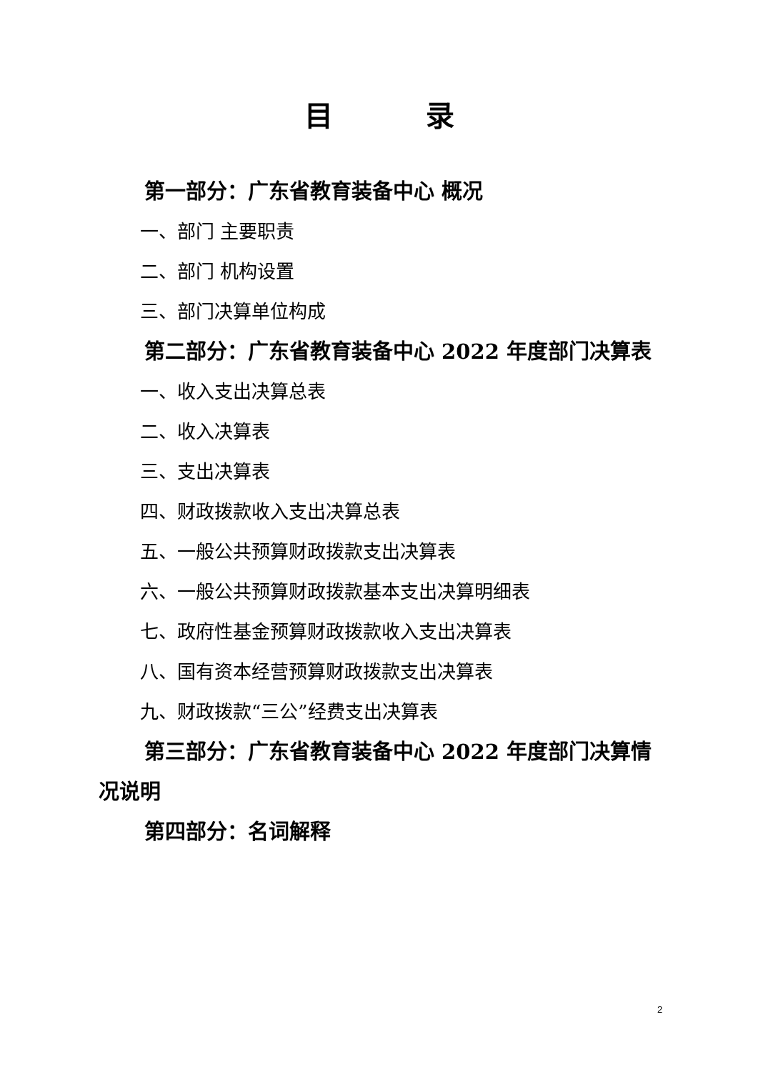目录
第一部分：广东省教育装备中心 概况
一、部门 主要职责
二、部门 机构设置
三、部门决算单位构成
第二部分：广东省教育装备中心 2022 年度部门决算表
一、收入支出决算总表
二、收入决算表
三、支出决算表
四、财政拨款收入支出决算总表
五、一般公共预算财政拨款支出决算表
六、一般公共预算财政拨款基本支出决算明细表
七、政府性基金预算财政拨款收入支出决算表
八、国有资本经营预算财政拨款支出决算表
九、财政拨款“三公”经费支出决算表
第三部分：广东省教育装备中心 2022 年度部门决算情况说明
第四部分：名词解释
2